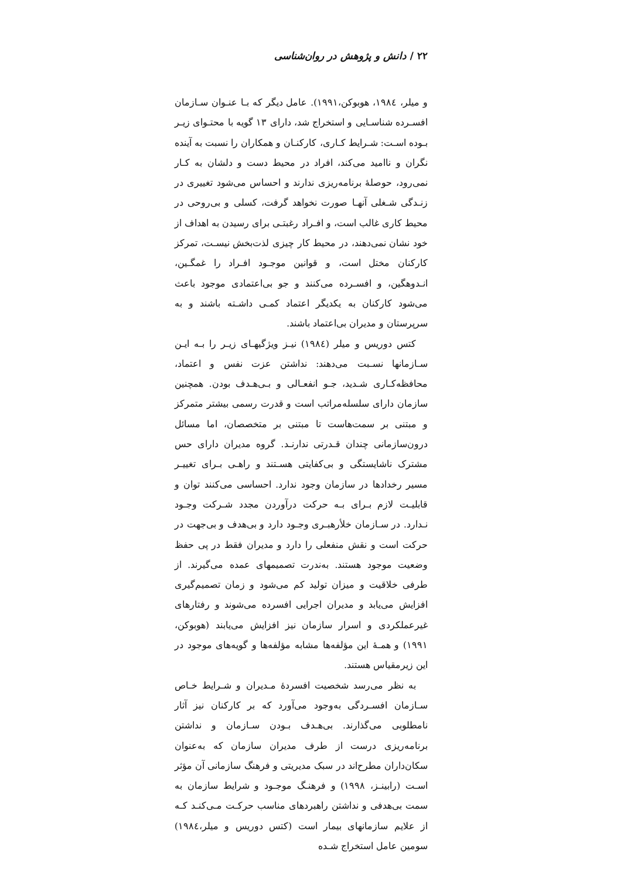۲۲ / دانش و پژوهش در روان‌شناسی
و میلر، ۱۹۸٤، هوبوکن،۱۹۹۱). عامل دیگر که بـا عنـوان سـازمان افسـرده شناسـایی و استخراج شد، دارای ۱۳ گویه با محتـوای زیـر بـوده اسـت: شـرایط کـاری، کارکنـان و همکاران را نسبت به آینده نگران و ناامید می‌کند، افراد در محیط دست و دلشان به کـار نمی‌رود، حوصلهٔ برنامه‌ریزی ندارند و احساس می‌شود تغییری در زنـدگی شـغلی آنهـا صورت نخواهد گرفت، کسلی و بی‌روحی در محیط کاری غالب است، و افـراد رغبتـی برای رسیدن به اهداف از خود نشان نمی‌دهند، در محیط کار چیزی لذت‌بخش نیسـت، تمرکز کارکنان مختل است، و قوانین موجـود افـراد را غمگـین، انـدوهگین، و افسـرده می‌کنند و جو بی‌اعتمادی موجود باعث می‌شود کارکنان به یکدیگر اعتماد کمـی داشـته باشند و به سرپرستان و مدیران بی‌اعتماد باشند.
کتس دوریس و میلر (۱۹۸٤) نیـز ویژگیهـای زیـر را بـه ایـن سـازمانها نسـبت می‌دهند: نداشتن عزت نفس و اعتماد، محافظه‌کـاری شـدید، جـو انفعـالی و بـی‌هـدف بودن. همچنین سازمان دارای سلسله‌مراتب است و قدرت رسمی بیشتر متمرکز و مبتنی بر سمت‌هاست تا مبتنی بر متخصصان، اما مسائل درون‌سازمانی چندان قـدرتی ندارنـد. گروه مدیران دارای حس مشترک ناشایستگی و بی‌کفایتی هسـتند و راهـی بـرای تغییـر مسیر رخدادها در سازمان وجود ندارد. احساسی می‌کنند توان و قابلیـت لازم بـرای بـه حرکت درآوردن مجدد شـرکت وجـود نـدارد. در سـازمان خلأرهبـری وجـود دارد و بی‌هدف و بی‌جهت در حرکت است و نقش منفعلی را دارد و مدیران فقط در پی حفظ وضعیت موجود هستند. به‌ندرت تصمیمهای عمده می‌گیرند. از طرفی خلاقیت و میزان تولید کم می‌شود و زمان تصمیم‌گیری افزایش می‌یابد و مدیران اجرایی افسرده می‌شوند و رفتارهای غیرعملکردی و اسرار سازمان نیز افزایش می‌یابند (هوبوکن، ۱۹۹۱) و همـهٔ این مؤلفه‌ها مشابه مؤلفه‌ها و گویه‌های موجود در این زیرمقیاس هستند.
به نظر می‌رسد شخصیت افسردهٔ مـدیران و شـرایط خـاص سـازمان افسـردگی به‌وجود می‌آورد که بر کارکنان نیز آثار نامطلوبی می‌گذارند. بی‌هـدف بـودن سـازمان و نداشتن برنامه‌ریزی درست از طرف مدیران سازمان که به‌عنوان سکان‌داران مطرح‌اند در سبک مدیریتی و فرهنگ سازمانی آن مؤثر اسـت (رابینـز، ۱۹۹۸) و فرهنـگ موجـود و شرایط سازمان به سمت بی‌هدفی و نداشتن راهبردهای مناسب حرکـت مـی‌کنـد کـه از علایم سازمانهای بیمار است (کتس دوریس و میلر،۱۹۸٤) سومین عامل استخراج شـده